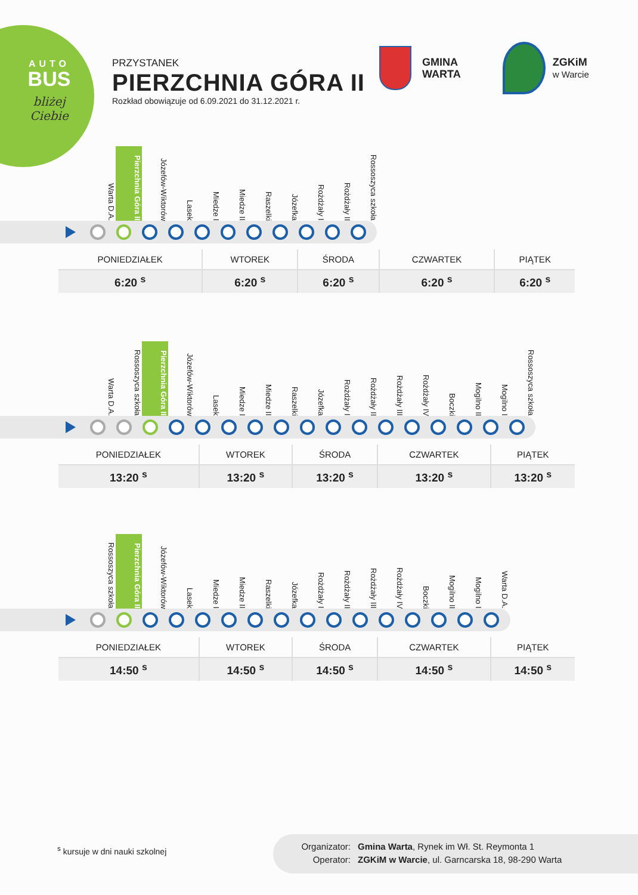AUTO
BUS
bliżej Ciebie
PRZYSTANEK
PIERZCHNIA GÓRA II
Rozkład obowiązuje od 6.09.2021 do 31.12.2021 r.
GMINA
WARTA
ZGKiM
w Warcie
Warta D.A. Pierzchnia Góra II Józefów-Wiktorów Lasek Miedze I Miedze II Raszelki Józefka Rożdżały I Rożdżały II Rossoszyca szkoła
| PONIEDZIAŁEK | WTOREK | ŚRODA | CZWARTEK | PIĄTEK |
| --- | --- | --- | --- | --- |
| 6:20 <sup>s</sup> | 6:20 <sup>s</sup> | 6:20 <sup>s</sup> | 6:20 <sup>s</sup> | 6:20 <sup>s</sup> |
Warta D.A. Rossoszyca szkoła Pierzchnia Góra II Józefów-Wiktorów Lasek Miedze I Miedze II Raszelki Józefka Rożdżały I Rożdżały II Rożdżały III Rożdżały IV Boczki Mogilno II Mogilno I Rossoszyca szkoła
| PONIEDZIAŁEK | WTOREK | ŚRODA | CZWARTEK | PIĄTEK |
| --- | --- | --- | --- | --- |
| 13:20 <sup>s</sup> | 13:20 <sup>s</sup> | 13:20 <sup>s</sup> | 13:20 <sup>s</sup> | 13:20 <sup>s</sup> |
Rossoszyca szkoła Pierzchnia Góra II Józefów-Wiktorów Lasek Miedze I Miedze II Raszelki Józefka Rożdżały I Rożdżały II Rożdżały III Rożdżały IV Boczki Mogilno II Mogilno I Warta D.A.
| PONIEDZIAŁEK | WTOREK | ŚRODA | CZWARTEK | PIĄTEK |
| --- | --- | --- | --- | --- |
| 14:50 <sup>s</sup> | 14:50 <sup>s</sup> | 14:50 <sup>s</sup> | 14:50 <sup>s</sup> | 14:50 <sup>s</sup> |
<sup>s</sup> kursuje w dni nauki szkolnej
Organizator: Gmina Warta, Rynek im Wł. St. Reymonta 1
Operator: ZGKiM w Warcie, ul. Garncarska 18, 98-290 Warta